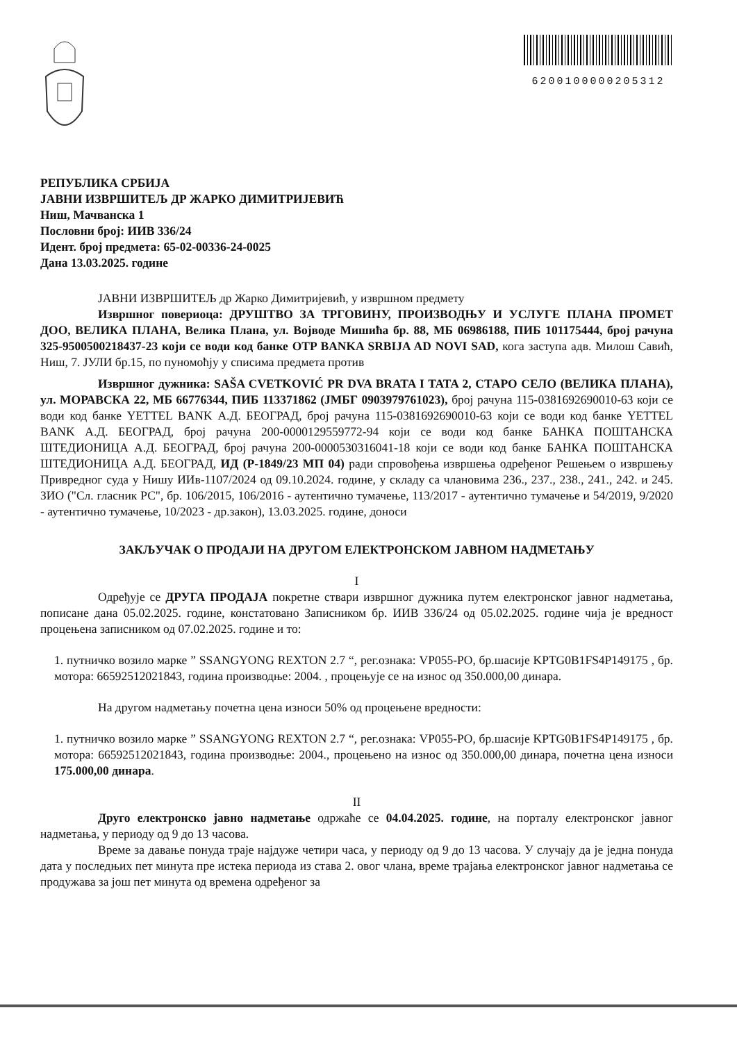6200100000205312
РЕПУБЛИКА СРБИЈА
ЈАВНИ ИЗВРШИТЕЉ ДР ЖАРКО ДИМИТРИЈЕВИЋ
Ниш, Мачванска 1
Пословни број: ИИВ 336/24
Идент. број предмета: 65-02-00336-24-0025
Дана 13.03.2025. године
ЈАВНИ ИЗВРШИТЕЉ др Жарко Димитријевић, у извршном предмету
Извршног повериоца: ДРУШТВО ЗА ТРГОВИНУ, ПРОИЗВОДЊУ И УСЛУГЕ ПЛАНА ПРОМЕТ ДОО, ВЕЛИКА ПЛАНА, Велика Плана, ул. Војводе Мишића бр. 88, МБ 06986188, ПИБ 101175444, број рачуна 325-9500500218437-23 који се води код банке OTP BANKA SRBIJA AD NOVI SAD, кога заступа адв. Милош Савић, Ниш, 7. ЈУЛИ бр.15, по пуномоћју у списима предмета против
Извршног дужника: SAŠA CVETKOVIĆ PR DVA BRATA I TATA 2, СТАРО СЕЛО (ВЕЛИКА ПЛАНА), ул. МОРАВСКА 22, МБ 66776344, ПИБ 113371862 (ЈМБГ 0903979761023), број рачуна 115-0381692690010-63 који се води код банке YETTEL BANK А.Д. БЕОГРАД, број рачуна 115-0381692690010-63 који се води код банке YETTEL BANK А.Д. БЕОГРАД, број рачуна 200-0000129559772-94 који се води код банке БАНКА ПОШТАНСКА ШТЕДИОНИЦА А.Д. БЕОГРАД, број рачуна 200-0000530316041-18 који се води код банке БАНКА ПОШТАНСКА ШТЕДИОНИЦА А.Д. БЕОГРАД, ИД (Р-1849/23 МП 04) ради спровођења извршења одређеног Решењем о извршењу Привредног суда у Нишу ИИв-1107/2024 од 09.10.2024. године, у складу са члановима 236., 237., 238., 241., 242. и 245. ЗИО ("Сл. гласник РС", бр. 106/2015, 106/2016 - аутентично тумачење, 113/2017 - аутентично тумачење и 54/2019, 9/2020 - аутентично тумачење, 10/2023 - др.закон), 13.03.2025. године, доноси
ЗАКЉУЧАК О ПРОДАЈИ НА ДРУГОМ ЕЛЕКТРОНСКОМ ЈАВНОМ НАДМЕТАЊУ
I
Одређује се ДРУГА ПРОДАЈА покретне ствари извршног дужника путем електронског јавног надметања, пописане дана 05.02.2025. године, констатовано Записником бр. ИИВ 336/24 од 05.02.2025. године чија је вредност процењена записником од 07.02.2025. године и то:
1. путничко возило марке ” SSANGYONG REXTON 2.7 “, рег.ознака: VP055-PO, бр.шасије KPTG0B1FS4P149175 , бр. мотора: 66592512021843, година производње: 2004. , процењује се на износ од 350.000,00 динара.
На другом надметању почетна цена износи 50% од процењене вредности:
1. путничко возило марке ” SSANGYONG REXTON 2.7 “, рег.ознака: VP055-PO, бр.шасије KPTG0B1FS4P149175 , бр. мотора: 66592512021843, година производње: 2004., процењено на износ од 350.000,00 динара, почетна цена износи 175.000,00 динара.
II
Друго електронско јавно надметање одржаће се 04.04.2025. године, на порталу електронског јавног надметања, у периоду од 9 до 13 часова.
Време за давање понуда траје најдуже четири часа, у периоду од 9 до 13 часова. У случају да је једна понуда дата у последњих пет минута пре истека периода из става 2. овог члана, време трајања електронског јавног надметања се продужава за још пет минута од времена одређеног за